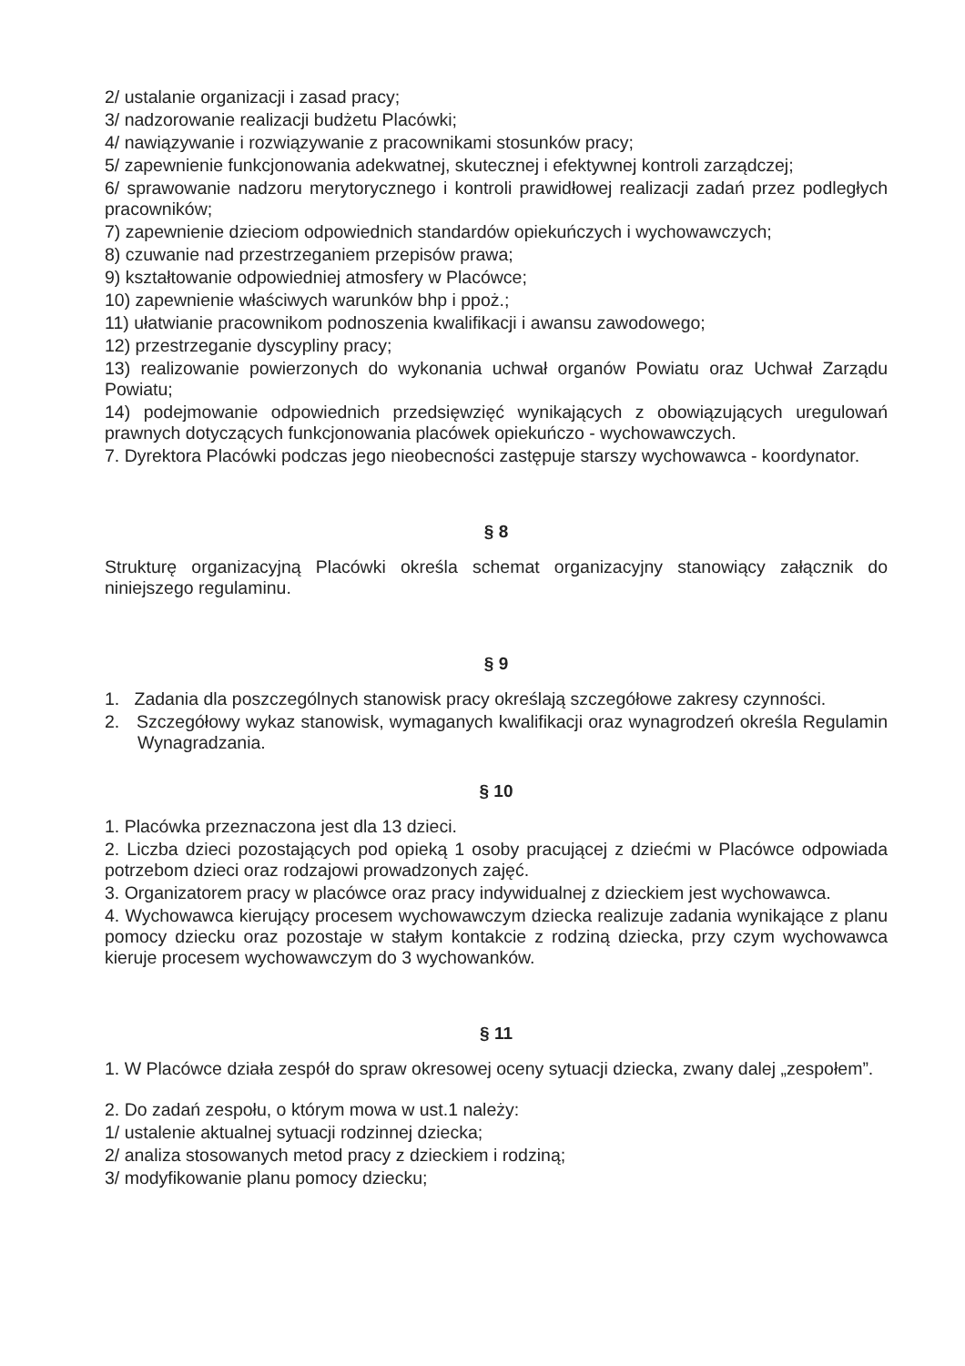2/ ustalanie organizacji i zasad pracy;
3/ nadzorowanie realizacji budżetu Placówki;
4/ nawiązywanie i rozwiązywanie z pracownikami stosunków pracy;
5/ zapewnienie funkcjonowania adekwatnej, skutecznej i efektywnej kontroli zarządczej;
6/ sprawowanie nadzoru merytorycznego i kontroli prawidłowej realizacji zadań przez podległych pracowników;
7) zapewnienie dzieciom odpowiednich standardów opiekuńczych i wychowawczych;
8) czuwanie nad przestrzeganiem przepisów prawa;
9) kształtowanie odpowiedniej atmosfery w Placówce;
10) zapewnienie właściwych warunków bhp i ppoż.;
11) ułatwianie pracownikom podnoszenia kwalifikacji i awansu zawodowego;
12) przestrzeganie dyscypliny pracy;
13) realizowanie powierzonych do wykonania uchwał organów Powiatu oraz Uchwał Zarządu Powiatu;
14) podejmowanie odpowiednich przedsięwzięć wynikających z obowiązujących uregulowań prawnych dotyczących funkcjonowania placówek opiekuńczo - wychowawczych.
7. Dyrektora Placówki podczas jego nieobecności zastępuje starszy wychowawca - koordynator.
§ 8
Strukturę organizacyjną Placówki określa schemat organizacyjny stanowiący załącznik do niniejszego regulaminu.
§ 9
1. Zadania dla poszczególnych stanowisk pracy określają szczegółowe zakresy czynności.
2. Szczegółowy wykaz stanowisk, wymaganych kwalifikacji oraz wynagrodzeń określa Regulamin Wynagradzania.
§ 10
1. Placówka przeznaczona jest dla 13 dzieci.
2. Liczba dzieci pozostających pod opieką 1 osoby pracującej z dziećmi w Placówce odpowiada potrzebom dzieci oraz rodzajowi prowadzonych zajęć.
3. Organizatorem pracy w placówce oraz pracy indywidualnej z dzieckiem jest wychowawca.
4. Wychowawca kierujący procesem wychowawczym dziecka realizuje zadania wynikające z planu pomocy dziecku oraz pozostaje w stałym kontakcie z rodziną dziecka, przy czym wychowawca kieruje procesem wychowawczym do 3 wychowanków.
§ 11
1. W Placówce działa zespół do spraw okresowej oceny sytuacji dziecka, zwany dalej „zespołem”.
2. Do zadań zespołu, o którym mowa w ust.1 należy:
1/ ustalenie aktualnej sytuacji rodzinnej dziecka;
2/ analiza stosowanych metod pracy z dzieckiem i rodziną;
3/ modyfikowanie planu pomocy dziecku;